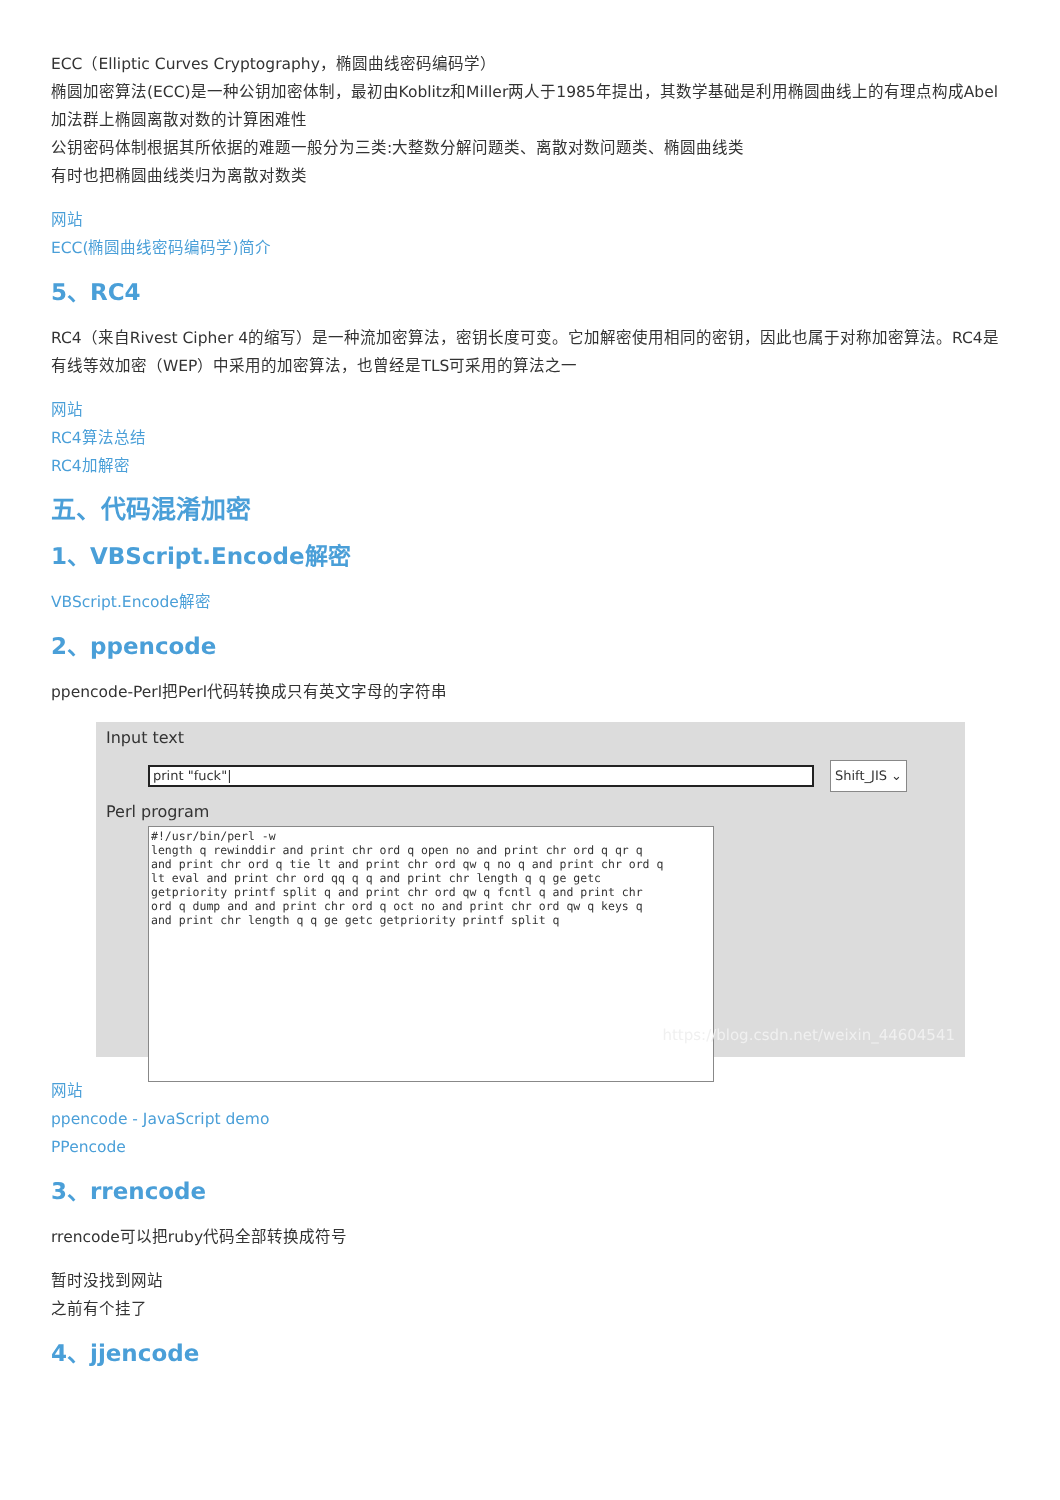ECC（Elliptic Curves Cryptography，椭圆曲线密码编码学）
椭圆加密算法(ECC)是一种公钥加密体制，最初由Koblitz和Miller两人于1985年提出，其数学基础是利用椭圆曲线上的有理点构成Abel加法群上椭圆离散对数的计算困难性
公钥密码体制根据其所依据的难题一般分为三类:大整数分解问题类、离散对数问题类、椭圆曲线类
有时也把椭圆曲线类归为离散对数类
网站
ECC(椭圆曲线密码编码学)简介
5、RC4
RC4（来自Rivest Cipher 4的缩写）是一种流加密算法，密钥长度可变。它加解密使用相同的密钥，因此也属于对称加密算法。RC4是有线等效加密（WEP）中采用的加密算法，也曾经是TLS可采用的算法之一
网站
RC4算法总结
RC4加解密
五、代码混淆加密
1、VBScript.Encode解密
VBScript.Encode解密
2、ppencode
ppencode-Perl把Perl代码转换成只有英文字母的字符串
Input text
print "fuck"|
Shift_JIS ⌄
Perl program
#!/usr/bin/perl -w length q rewinddir and print chr ord q open no and print chr ord q qr q and print chr ord q tie lt and print chr ord qw q no q and print chr ord q lt eval and print chr ord qq q q and print chr length q q ge getc getpriority printf split q and print chr ord qw q fcntl q and print chr ord q dump and and print chr ord q oct no and print chr ord qw q keys q and print chr length q q ge getc getpriority printf split q
https://blog.csdn.net/weixin_44604541
网站
ppencode - JavaScript demo
PPencode
3、rrencode
rrencode可以把ruby代码全部转换成符号
暂时没找到网站
之前有个挂了
4、jjencode